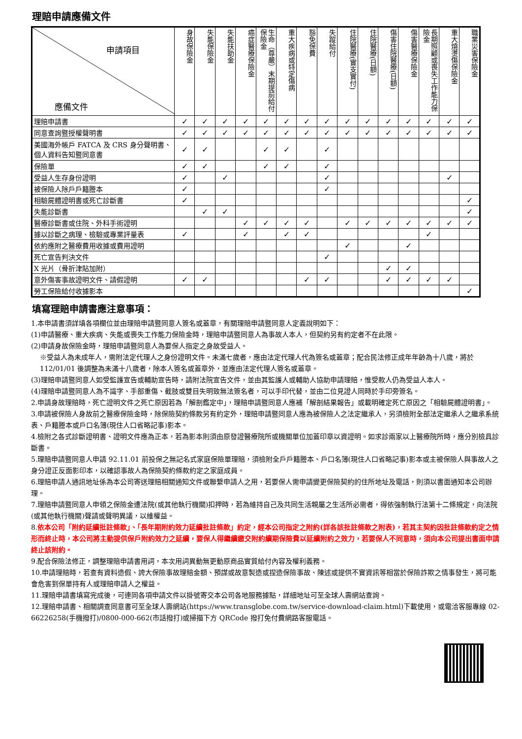理賠申請應備文件
| 申請項目 應備文件 | 身故保險金 | 失能保險金 | 失能扶助金 | 癌症醫療保險金 | 生命（尊嚴）末期提前給付保險金 | 重大疾病或特定傷病 | 豁免保費 | 失蹤給付 | 住院醫療(實支實付) | 住院醫療(日額) | 傷害住院醫療(日額) | 傷害醫療保險金 | 長期照顧或喪失工作能力保險金 | 重大燒燙傷保險金 | 職業災害保險金 |
| --- | --- | --- | --- | --- | --- | --- | --- | --- | --- | --- | --- | --- | --- | --- | --- |
| 理賠申請書 | ✓ | ✓ | ✓ | ✓ | ✓ | ✓ | ✓ | ✓ | ✓ | ✓ | ✓ | ✓ | ✓ | ✓ | ✓ |
| 同意查詢暨授權聲明書 | ✓ | ✓ | ✓ | ✓ | ✓ | ✓ | ✓ | ✓ | ✓ | ✓ | ✓ | ✓ | ✓ | ✓ | ✓ |
| 美國海外帳戶 FATCA 及 CRS 身分聲明書、個人資料告知暨同意書 | ✓ | ✓ | | | ✓ | ✓ | | ✓ | | | | | | | |
| 保險單 | ✓ | ✓ | | | ✓ | ✓ | | ✓ | | | | | | | |
| 受益人生存身份證明 | ✓ | | ✓ | | | | | ✓ | | | | | | ✓ | |
| 被保險人除戶戶籍謄本 | ✓ | | | | | | | ✓ | | | | | | | |
| 相驗屍體證明書或死亡診斷書 | ✓ | | | | | | | | | | | | | | ✓ |
| 失能診斷書 | | ✓ | ✓ | | | | | | | | | | | | ✓ |
| 醫療診斷書或住院、外科手術證明 | | | | ✓ | ✓ | ✓ | ✓ | | ✓ | ✓ | ✓ | ✓ | ✓ | ✓ | ✓ |
| 據以診斷之病理、檢驗或專業評量表 | ✓ | | | ✓ | | ✓ | ✓ | | | | | | ✓ | | |
| 依約應附之醫療費用收據或費用證明 | | | | | | | | | ✓ | | | ✓ | | | |
| 死亡宣告判決文件 | | | | | | | | ✓ | | | | | | | |
| X 光片（骨折津貼加附） | | | | | | | | | | | ✓ | ✓ | | | |
| 意外傷害事故證明文件、請假證明 | ✓ | ✓ | | | | | ✓ | ✓ | | | ✓ | ✓ | ✓ | ✓ | |
| 勞工保險給付收據影本 | | | | | | | | | | | | | | | ✓ |
填寫理賠申請書應注意事項：
1.本申請書須詳填各項欄位並由理賠申請暨同意人簽名或蓋章，有關理賠申請暨同意人定義說明如下：
(1)申請醫療、重大疾病、失能或喪失工作能力保險金時，理賠申請暨同意人為事故人本人，但契約另有約定者不在此限。
(2)申請身故保險金時，理賠申請暨同意人為要保人指定之身故受益人。
※受益人為未成年人，需附法定代理人之身份證明文件。未滿七歲者，應由法定代理人代為簽名或蓋章；配合民法修正成年年齡為十八歲，將於 112/01/01 後調整為未滿十八歲者，除本人簽名或蓋章外，並應由法定代理人簽名或蓋章。
(3)理賠申請暨同意人如受監護宣告或輔助宣告時，請附法院宣告文件，並由其監護人或輔助人協助申請理賠，惟受款人仍為受益人本人。
(4)理賠申請暨同意人為不識字、手部重傷、截肢或雙目失明致無法簽名者，可以手印代替，並由二位見證人同時於手印旁簽名。
2.申請身故理賠時，死亡證明文件之死亡原因若為「解剖鑑定中」，理賠申請暨同意人應補「解剖結果報告」或載明確定死亡原因之「相驗屍體證明書」。
3.申請被保險人身故前之醫療保險金時，除保險契約條款另有約定外，理賠申請暨同意人應為被保險人之法定繼承人，另須檢附全部法定繼承人之繼承系統表、戶籍謄本或戶口名簿(現住人口省略記事)影本。
4.檢附之各式診斷證明書、證明文件應為正本，若為影本則須由原發證醫療院所或機關單位加蓋印章以資證明。如求診兩家以上醫療院所時，應分別檢具診斷書。
5.理賠申請暨同意人申請 92.11.01 前投保之無記名式家庭保險單理賠，須檢附全戶戶籍謄本、戶口名簿(現住人口省略記事)影本或主被保險人與事故人之身分證正反面影印本，以確認事故人為保險契約條款約定之家庭成員。
6.理賠申請人通訊地址係為本公司寄送理賠相關通知文件或聯繫申請人之用，若要保人需申請變更保險契約的住所地址及電話，則須以書面通知本公司辦理。
7.理賠申請暨同意人申領之保險金遭法院(或其他執行機關)扣押時，若為維持自己及共同生活親屬之生活所必需者，得依強制執行法第十二條規定，向法院(或其他執行機關)聲請或聲明異議，以維權益。
8.依本公司「附約延續批註條款」、「長年期附約效力延續批註條款」約定，經本公司指定之附約(詳各該批註條款之附表)，若其主契約因批註條款約定之情形而終止時，本公司將主動提供保戶附約效力之延續，要保人得繼續繳交附約續期保險費以延續附約之效力，若要保人不同意時，須向本公司提出書面申請終止該附約。
9.配合保險法修正，調整理賠申請書用詞，本次用詞異動無更動原商品實質給付內容及權利義務。
10.申請理賠時，若查有資料造假、誇大保險事故理賠金額、預謀或故意製造或捏造保險事故、陳述或提供不實資訊等相當於保險詐欺之情事發生，將可能會危害到保單持有人或理賠申請人之權益。
11.理賠申請書填寫完成後，可連同各項申請文件以掛號寄交本公司各地服務據點，詳細地址可至全球人壽網站查詢。
12.理賠申請書、相關調查同意書可至全球人壽網站(https://www.transglobe.com.tw/service-download-claim.html)下載使用，或電洽客服專線 02-66226258(手機撥打)/0800-000-662(市話撥打)或掃描下方 QRCode 撥打免付費網路客服電話。